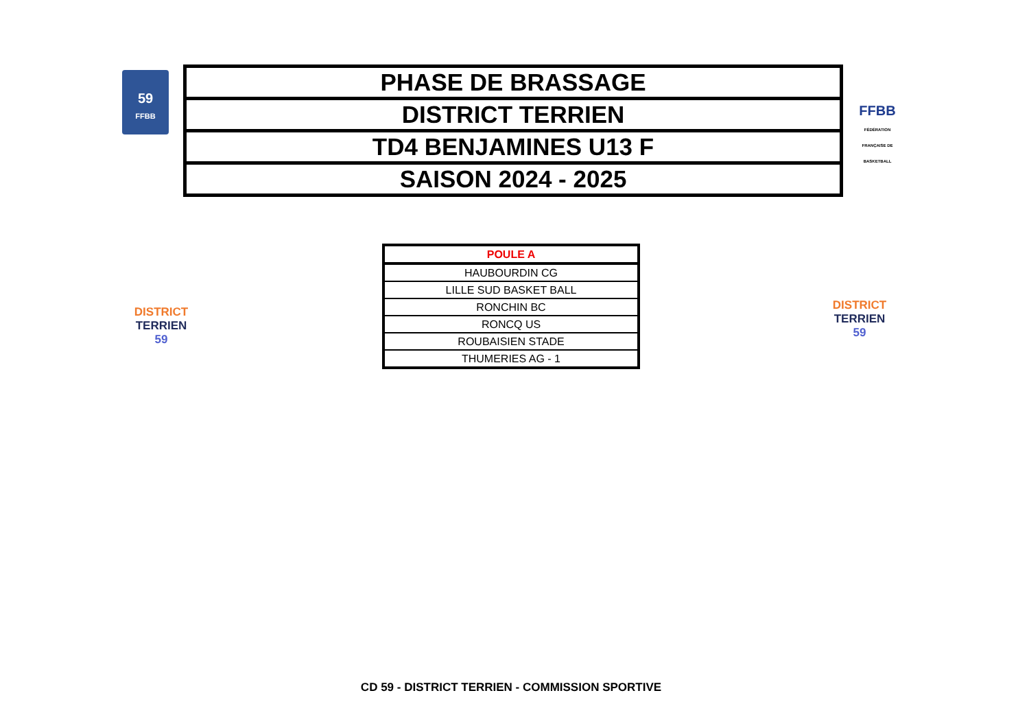59
FFBB
| PHASE DE BRASSAGE |
| DISTRICT TERRIEN |
| TD4 BENJAMINES U13 F |
| SAISON 2024 - 2025 |
FFBB
FÉDÉRATION FRANÇAISE DE BASKETBALL
DISTRICT TERRIEN
59
DISTRICT TERRIEN
59
| POULE A |
| HAUBOURDIN CG |
| LILLE SUD BASKET BALL |
| RONCHIN BC |
| RONCQ US |
| ROUBAISIEN STADE |
| THUMERIES AG - 1 |
CD 59 - DISTRICT TERRIEN - COMMISSION SPORTIVE